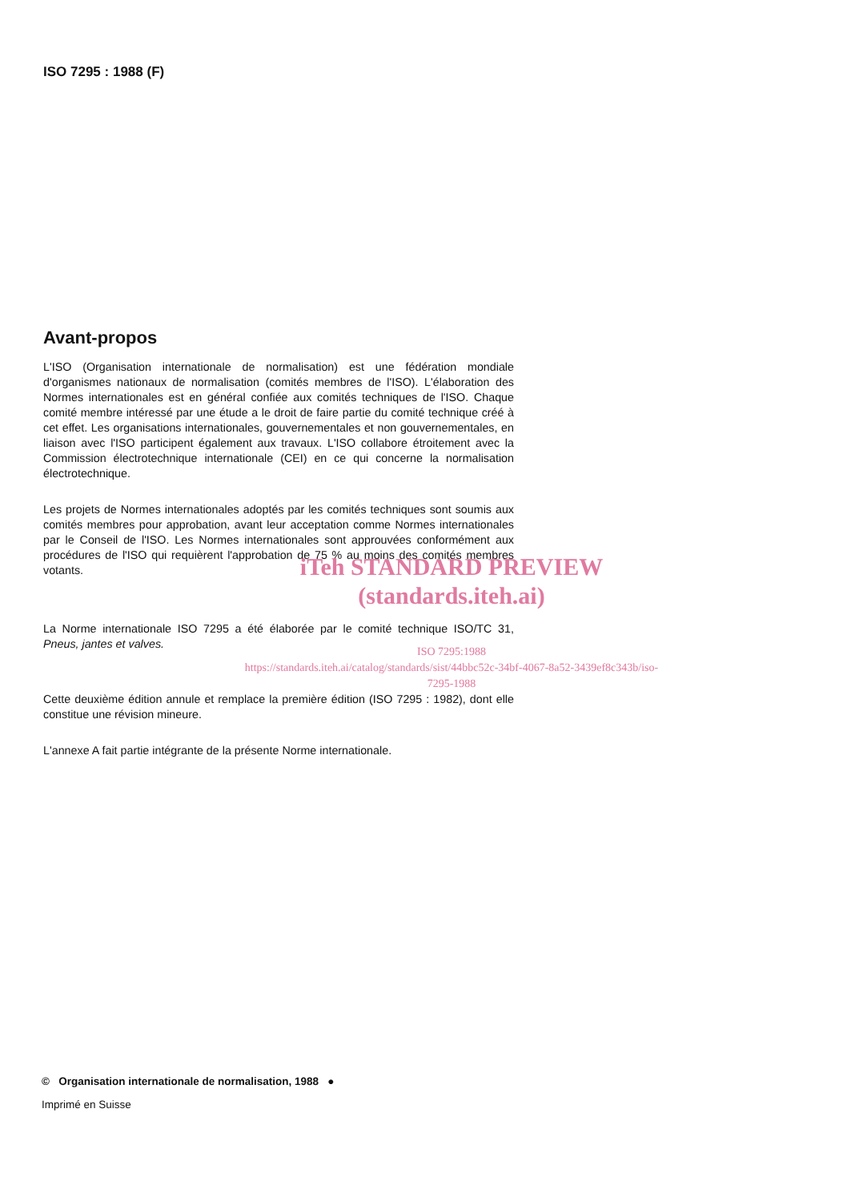ISO 7295 : 1988 (F)
Avant-propos
L'ISO (Organisation internationale de normalisation) est une fédération mondiale d'organismes nationaux de normalisation (comités membres de l'ISO). L'élaboration des Normes internationales est en général confiée aux comités techniques de l'ISO. Chaque comité membre intéressé par une étude a le droit de faire partie du comité technique créé à cet effet. Les organisations internationales, gouvernementales et non gouvernementales, en liaison avec l'ISO participent également aux travaux. L'ISO collabore étroitement avec la Commission électrotechnique internationale (CEI) en ce qui concerne la normalisation électrotechnique.
Les projets de Normes internationales adoptés par les comités techniques sont soumis aux comités membres pour approbation, avant leur acceptation comme Normes internationales par le Conseil de l'ISO. Les Normes internationales sont approuvées conformément aux procédures de l'ISO qui requièrent l'approbation de 75 % au moins des comités membres votants.
iTeh STANDARD PREVIEW
(standards.iteh.ai)
La Norme internationale ISO 7295 a été élaborée par le comité technique ISO/TC 31, Pneus, jantes et valves.
ISO 7295:1988
https://standards.iteh.ai/catalog/standards/sist/44bbc52c-34bf-4067-8a52-3439ef8c343b/iso-7295-1988
Cette deuxième édition annule et remplace la première édition (ISO 7295 : 1982), dont elle constitue une révision mineure.
L'annexe A fait partie intégrante de la présente Norme internationale.
© Organisation internationale de normalisation, 1988 ●
Imprimé en Suisse